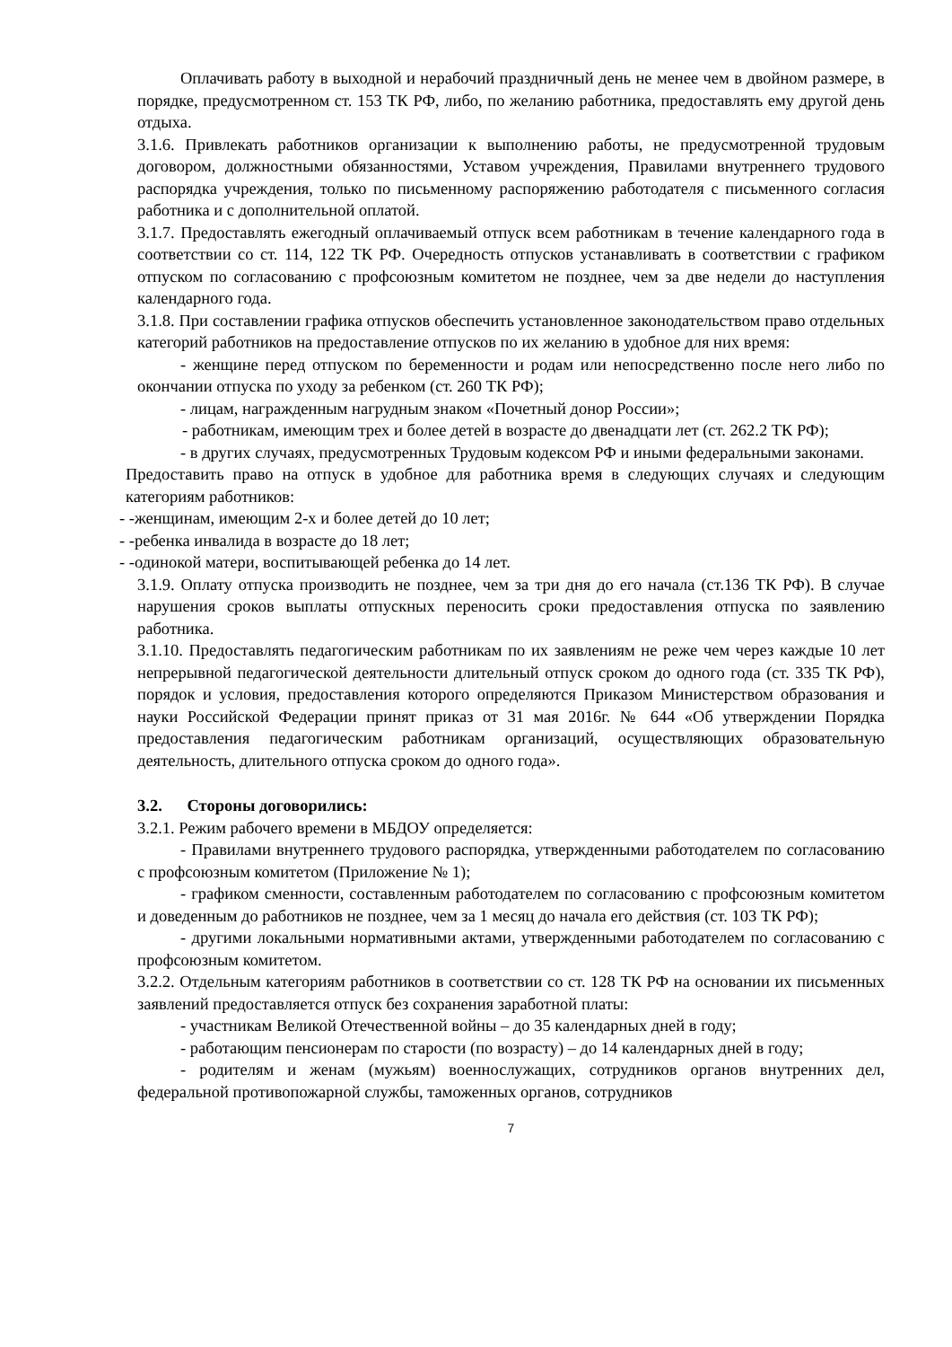Оплачивать работу в выходной и нерабочий праздничный день не менее чем в двойном размере, в порядке, предусмотренном ст. 153 ТК РФ, либо, по желанию работника, предоставлять ему другой день отдыха.
3.1.6. Привлекать работников организации к выполнению работы, не предусмотренной трудовым договором, должностными обязанностями, Уставом учреждения, Правилами внутреннего трудового распорядка учреждения, только по письменному распоряжению работодателя с письменного согласия работника и с дополнительной оплатой.
3.1.7. Предоставлять ежегодный оплачиваемый отпуск всем работникам в течение календарного года в соответствии со ст. 114, 122 ТК РФ. Очередность отпусков устанавливать в соответствии с графиком отпуском по согласованию с профсоюзным комитетом не позднее, чем за две недели до наступления календарного года.
3.1.8. При составлении графика отпусков обеспечить установленное законодательством право отдельных категорий работников на предоставление отпусков по их желанию в удобное для них время:
- женщине перед отпуском по беременности и родам или непосредственно после него либо по окончании отпуска по уходу за ребенком (ст. 260 ТК РФ);
- лицам, награжденным нагрудным знаком «Почетный донор России»;
- работникам, имеющим трех и более детей в возрасте до двенадцати лет (ст. 262.2 ТК РФ);
- в других случаях, предусмотренных Трудовым кодексом РФ и иными федеральными законами.
Предоставить право на отпуск в удобное для работника время в следующих случаях и следующим категориям работников:
- -женщинам, имеющим 2-х и более детей до 10 лет;
- -ребенка инвалида в возрасте до 18 лет;
- -одинокой матери, воспитывающей ребенка до 14 лет.
3.1.9. Оплату отпуска производить не позднее, чем за три дня до его начала (ст.136 ТК РФ). В случае нарушения сроков выплаты отпускных переносить сроки предоставления отпуска по заявлению работника.
3.1.10. Предоставлять педагогическим работникам по их заявлениям не реже чем через каждые 10 лет непрерывной педагогической деятельности длительный отпуск сроком до одного года (ст. 335 ТК РФ), порядок и условия, предоставления которого определяются Приказом Министерством образования и науки Российской Федерации принят приказ от 31 мая 2016г. № 644 «Об утверждении Порядка предоставления педагогическим работникам организаций, осуществляющих образовательную деятельность, длительного отпуска сроком до одного года».
3.2. Стороны договорились:
3.2.1. Режим рабочего времени в МБДОУ определяется:
- Правилами внутреннего трудового распорядка, утвержденными работодателем по согласованию с профсоюзным комитетом (Приложение № 1);
- графиком сменности, составленным работодателем по согласованию с профсоюзным комитетом и доведенным до работников не позднее, чем за 1 месяц до начала его действия (ст. 103 ТК РФ);
- другими локальными нормативными актами, утвержденными работодателем по согласованию с профсоюзным комитетом.
3.2.2. Отдельным категориям работников в соответствии со ст. 128 ТК РФ на основании их письменных заявлений предоставляется отпуск без сохранения заработной платы:
- участникам Великой Отечественной войны – до 35 календарных дней в году;
- работающим пенсионерам по старости (по возрасту) – до 14 календарных дней в году;
- родителям и женам (мужьям) военнослужащих, сотрудников органов внутренних дел, федеральной противопожарной службы, таможенных органов, сотрудников
7